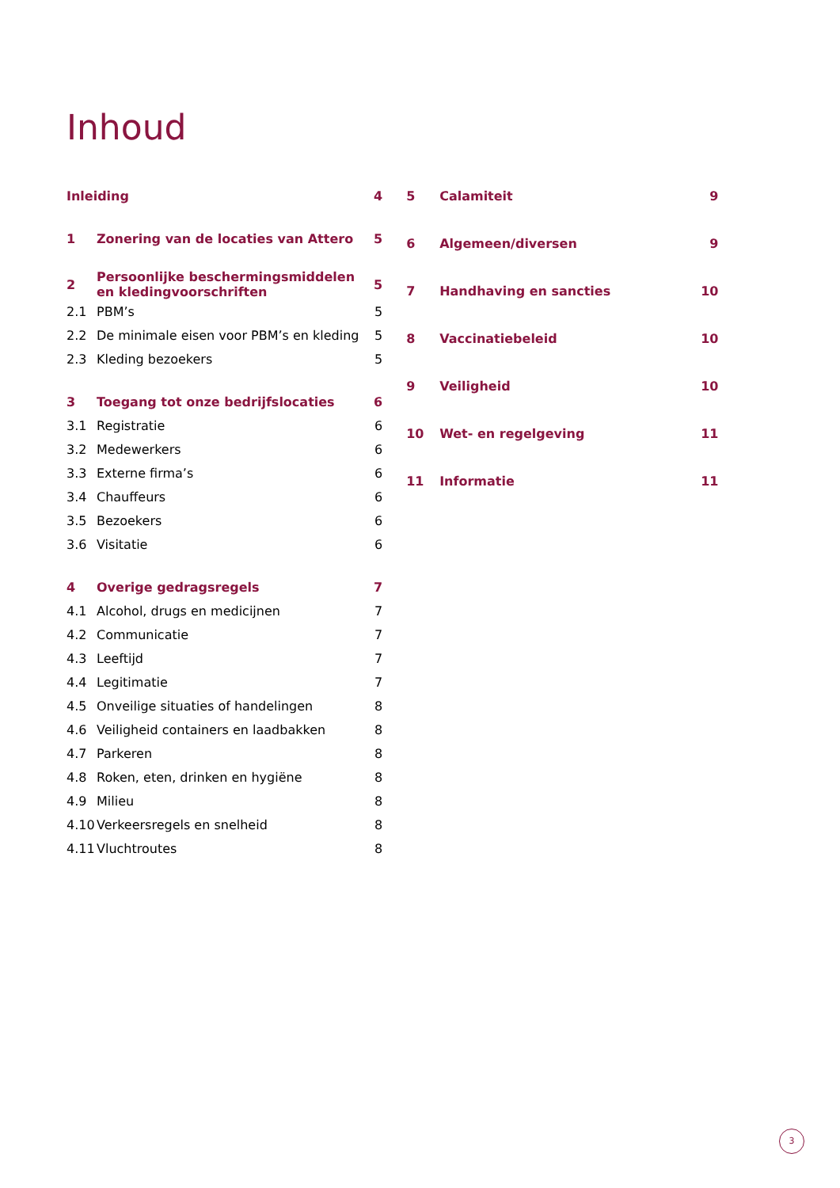Inhoud
| Inleiding | | 4 |
| 1 | Zonering van de locaties van Attero | 5 |
| 2 | Persoonlijke beschermingsmiddelen en kledingvoorschriften | 5 |
| 2.1 | PBM’s | 5 |
| 2.2 | De minimale eisen voor PBM’s en kleding | 5 |
| 2.3 | Kleding bezoekers | 5 |
| 3 | Toegang tot onze bedrijfslocaties | 6 |
| 3.1 | Registratie | 6 |
| 3.2 | Medewerkers | 6 |
| 3.3 | Externe firma’s | 6 |
| 3.4 | Chauffeurs | 6 |
| 3.5 | Bezoekers | 6 |
| 3.6 | Visitatie | 6 |
| 4 | Overige gedragsregels | 7 |
| 4.1 | Alcohol, drugs en medicijnen | 7 |
| 4.2 | Communicatie | 7 |
| 4.3 | Leeftijd | 7 |
| 4.4 | Legitimatie | 7 |
| 4.5 | Onveilige situaties of handelingen | 8 |
| 4.6 | Veiligheid containers en laadbakken | 8 |
| 4.7 | Parkeren | 8 |
| 4.8 | Roken, eten, drinken en hygiëne | 8 |
| 4.9 | Milieu | 8 |
| 4.10 | Verkeersregels en snelheid | 8 |
| 4.11 | Vluchtroutes | 8 |
| 5 | Calamiteit | 9 |
| 6 | Algemeen/diversen | 9 |
| 7 | Handhaving en sancties | 10 |
| 8 | Vaccinatiebeleid | 10 |
| 9 | Veiligheid | 10 |
| 10 | Wet- en regelgeving | 11 |
| 11 | Informatie | 11 |
3